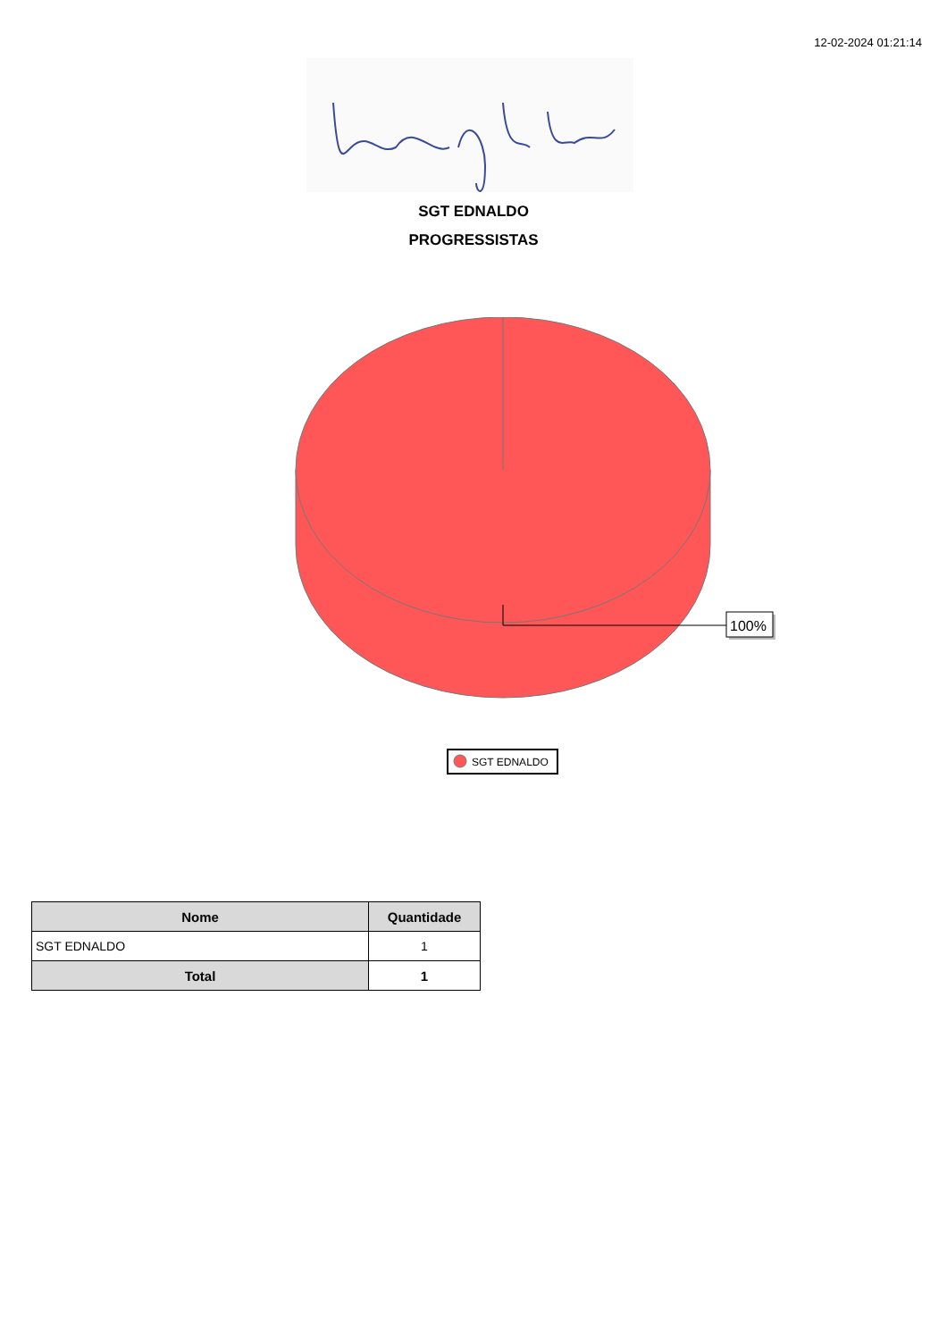12-02-2024 01:21:14
SGT EDNALDO
PROGRESSISTAS
100%
SGT EDNALDO
| Nome | Quantidade |
| --- | --- |
| SGT EDNALDO | 1 |
| Total | 1 |